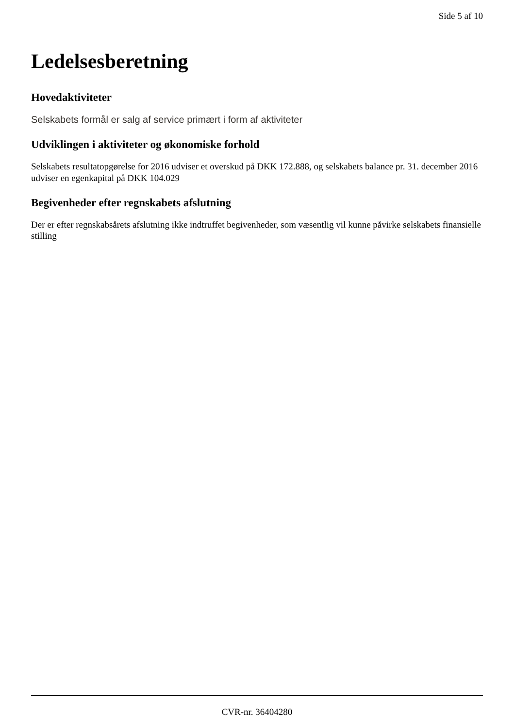Side 5 af 10
Ledelsesberetning
Hovedaktiviteter
Selskabets formål er salg af service primært i form af aktiviteter
Udviklingen i aktiviteter og økonomiske forhold
Selskabets resultatopgørelse for 2016 udviser et overskud på DKK 172.888, og selskabets balance pr. 31. december 2016 udviser en egenkapital på DKK 104.029
Begivenheder efter regnskabets afslutning
Der er efter regnskabsårets afslutning ikke indtruffet begivenheder, som væsentlig vil kunne påvirke selskabets finansielle stilling
CVR-nr. 36404280